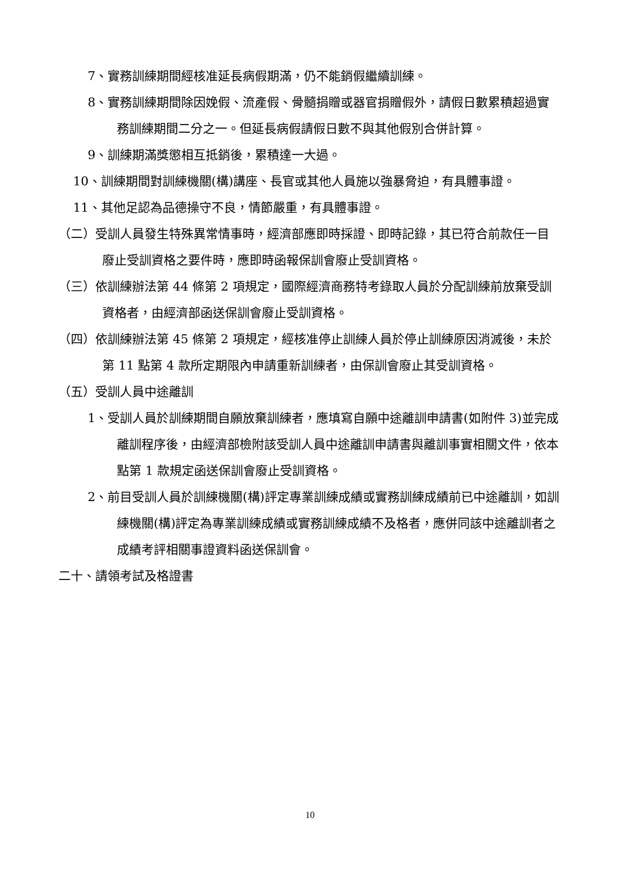7、實務訓練期間經核准延長病假期滿，仍不能銷假繼續訓練。
8、實務訓練期間除因娩假、流產假、骨髓捐贈或器官捐贈假外，請假日數累積超過實務訓練期間二分之一。但延長病假請假日數不與其他假別合併計算。
9、訓練期滿獎懲相互抵銷後，累積達一大過。
10、訓練期間對訓練機關(構)講座、長官或其他人員施以強暴脅迫，有具體事證。
11、其他足認為品德操守不良，情節嚴重，有具體事證。
（二）受訓人員發生特殊異常情事時，經濟部應即時採證、即時記錄，其已符合前款任一目廢止受訓資格之要件時，應即時函報保訓會廢止受訓資格。
（三）依訓練辦法第 44 條第 2 項規定，國際經濟商務特考錄取人員於分配訓練前放棄受訓資格者，由經濟部函送保訓會廢止受訓資格。
（四）依訓練辦法第 45 條第 2 項規定，經核准停止訓練人員於停止訓練原因消滅後，未於第 11 點第 4 款所定期限內申請重新訓練者，由保訓會廢止其受訓資格。
（五）受訓人員中途離訓
1、受訓人員於訓練期間自願放棄訓練者，應填寫自願中途離訓申請書(如附件 3)並完成離訓程序後，由經濟部檢附該受訓人員中途離訓申請書與離訓事實相關文件，依本點第 1 款規定函送保訓會廢止受訓資格。
2、前目受訓人員於訓練機關(構)評定專業訓練成績或實務訓練成績前已中途離訓，如訓練機關(構)評定為專業訓練成績或實務訓練成績不及格者，應併同該中途離訓者之成績考評相關事證資料函送保訓會。
二十、請領考試及格證書
10